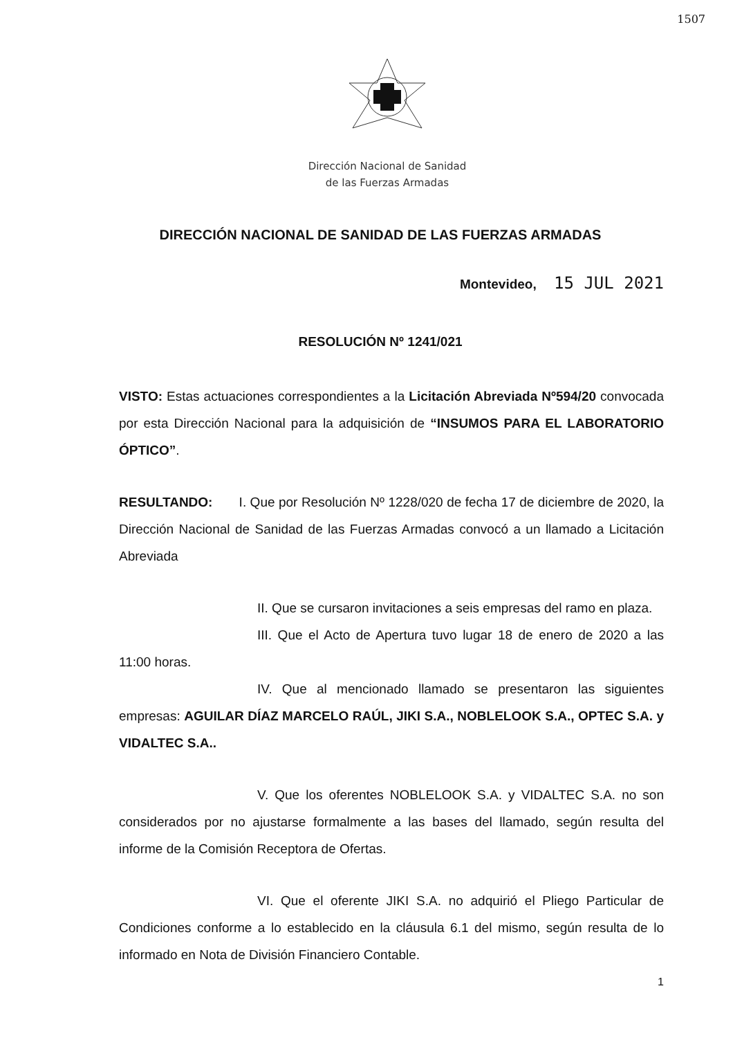1507
Dirección Nacional de Sanidad
de las Fuerzas Armadas
DIRECCIÓN NACIONAL DE SANIDAD DE LAS FUERZAS ARMADAS
Montevideo, 15 JUL 2021
RESOLUCIÓN Nº 1241/021
VISTO: Estas actuaciones correspondientes a la Licitación Abreviada Nº594/20 convocada por esta Dirección Nacional para la adquisición de “INSUMOS PARA EL LABORATORIO ÓPTICO”.
RESULTANDO: I. Que por Resolución Nº 1228/020 de fecha 17 de diciembre de 2020, la Dirección Nacional de Sanidad de las Fuerzas Armadas convocó a un llamado a Licitación Abreviada
II. Que se cursaron invitaciones a seis empresas del ramo en plaza.
III. Que el Acto de Apertura tuvo lugar 18 de enero de 2020 a las 11:00 horas.
IV. Que al mencionado llamado se presentaron las siguientes empresas: AGUILAR DÍAZ MARCELO RAÚL, JIKI S.A., NOBLELOOK S.A., OPTEC S.A. y VIDALTEC S.A..
V. Que los oferentes NOBLELOOK S.A. y VIDALTEC S.A. no son considerados por no ajustarse formalmente a las bases del llamado, según resulta del informe de la Comisión Receptora de Ofertas.
VI. Que el oferente JIKI S.A. no adquirió el Pliego Particular de Condiciones conforme a lo establecido en la cláusula 6.1 del mismo, según resulta de lo informado en Nota de División Financiero Contable.
1